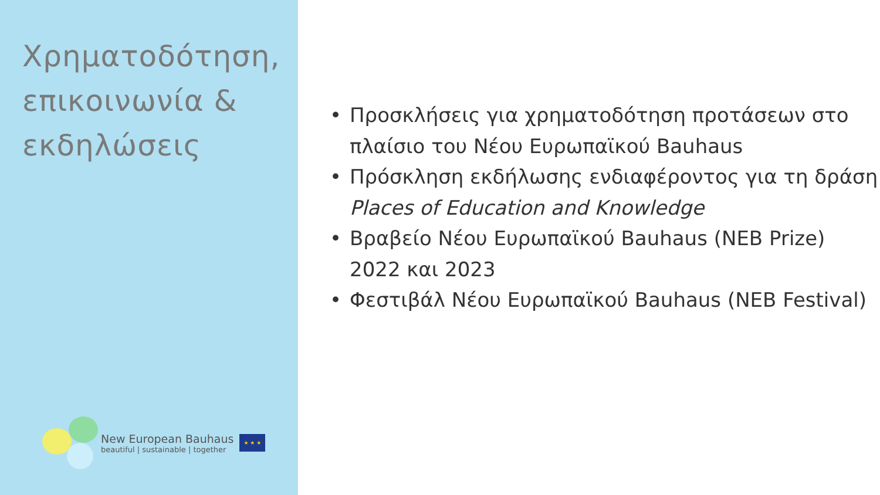Χρηματοδότηση, επικοινωνία & εκδηλώσεις
New European Bauhaus
beautiful | sustainable | together
★ ★ ★
• Προσκλήσεις για χρηματοδότηση προτάσεων στο πλαίσιο του Νέου Ευρωπαϊκού Bauhaus
• Πρόσκληση εκδήλωσης ενδιαφέροντος για τη δράση Places of Education and Knowledge
• Βραβείο Νέου Ευρωπαϊκού Bauhaus (NEB Prize) 2022 και 2023
• Φεστιβάλ Νέου Ευρωπαϊκού Bauhaus (NEB Festival)